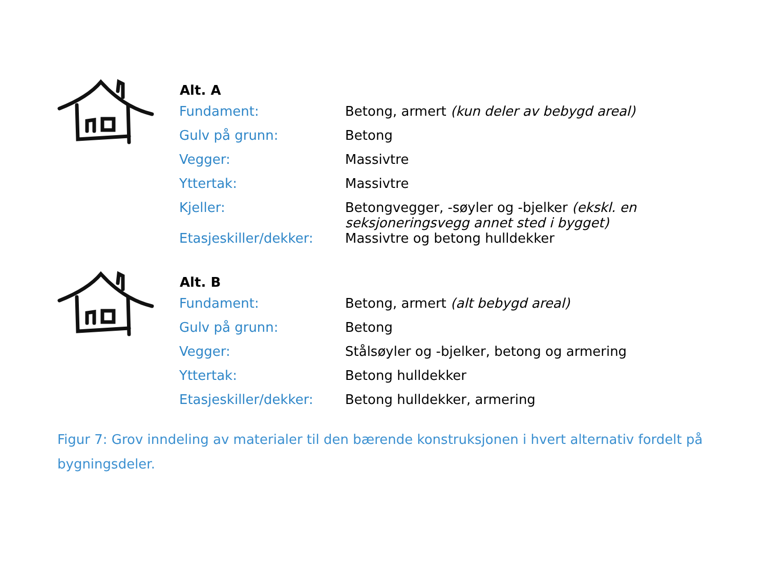| Alt. A | |
| --- | --- |
| Fundament: | Betong, armert (kun deler av bebygd areal) |
| Gulv på grunn: | Betong |
| Vegger: | Massivtre |
| Yttertak: | Massivtre |
| Kjeller: | Betongvegger, -søyler og -bjelker (ekskl. en seksjoneringsvegg annet sted i bygget) |
| Etasjeskiller/dekker: | Massivtre og betong hulldekker |
| Alt. B | |
| --- | --- |
| Fundament: | Betong, armert (alt bebygd areal) |
| Gulv på grunn: | Betong |
| Vegger: | Stålsøyler og -bjelker, betong og armering |
| Yttertak: | Betong hulldekker |
| Etasjeskiller/dekker: | Betong hulldekker, armering |
Figur 7: Grov inndeling av materialer til den bærende konstruksjonen i hvert alternativ fordelt på bygningsdeler.